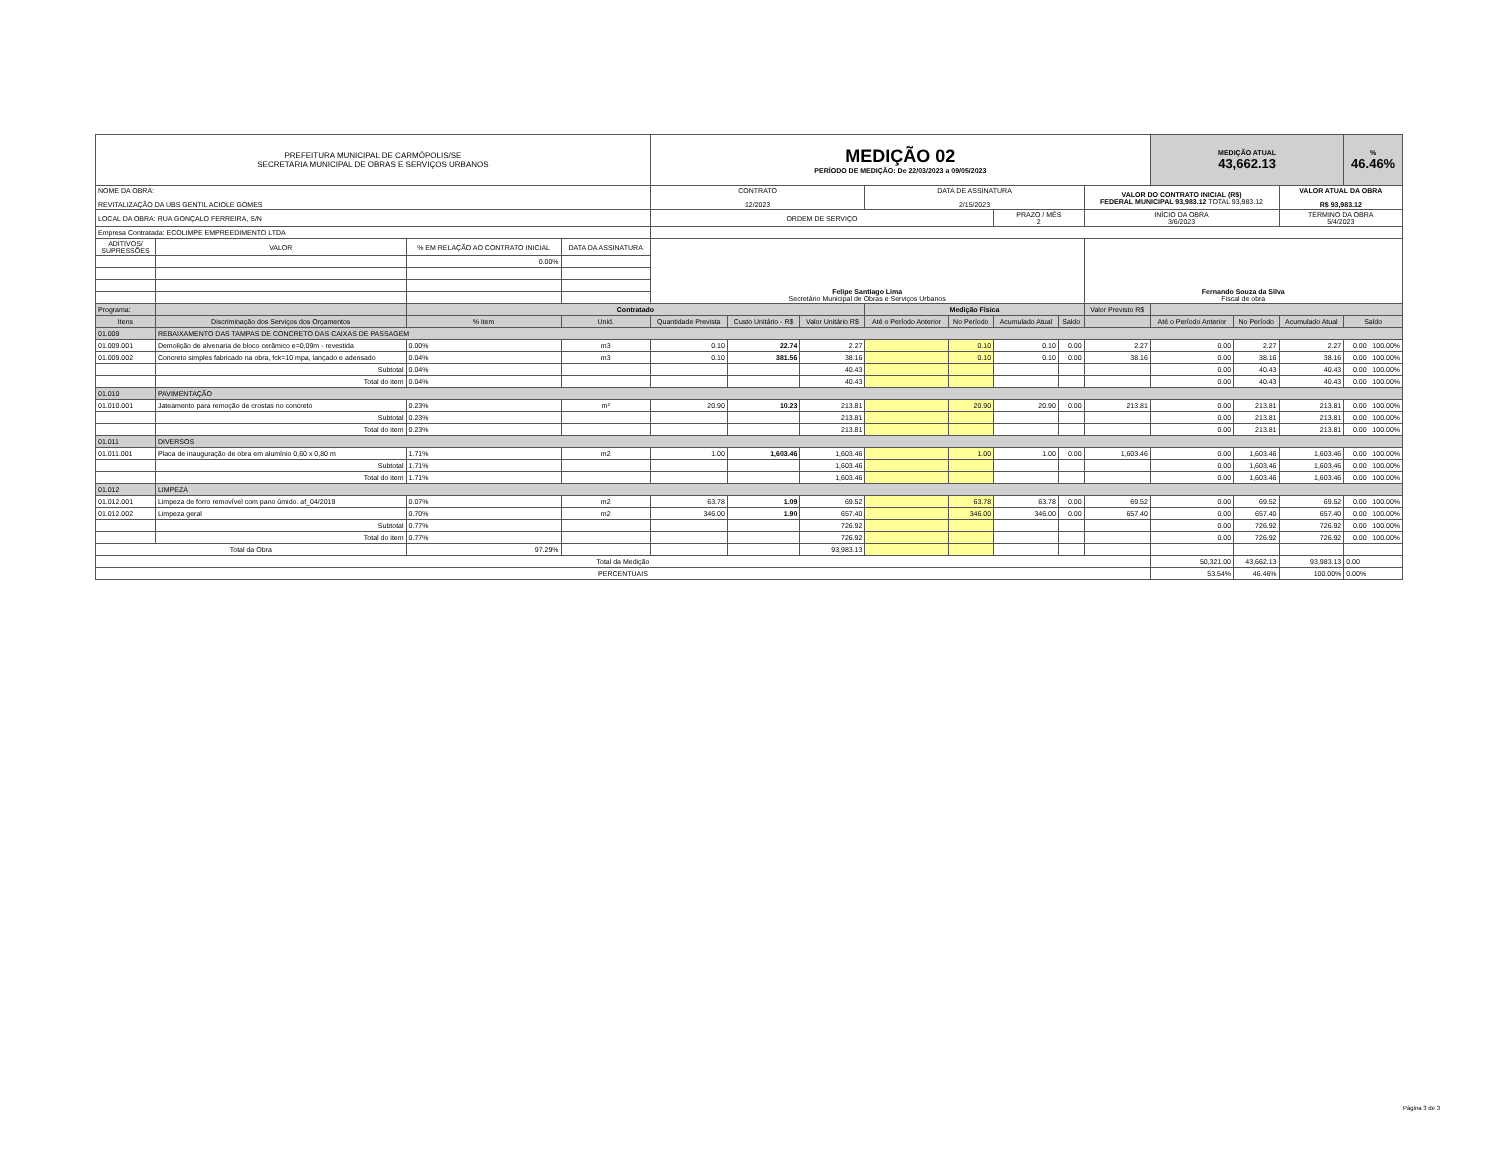| PREFEITURA MUNICIPAL DE CARMÓPOLIS/SE SECRETARIA MUNICIPAL DE OBRAS E SERVIÇOS URBANOS | | | | MEDIÇÃO 02 PERÍODO DE MEDIÇÃO: De 22/03/2023 a 09/05/2023 | | | | | | | | MEDIÇÃO ATUAL 43,662.13 | | | % 46.46% |
| NOME DA OBRA: REVITALIZAÇÃO DA UBS GENTIL ACIOLE GOMES | | | | CONTRATO 12/2023 | | | DATA DE ASSINATURA 2/15/2023 | | | | VALOR DO CONTRATO INICIAL (R$) FEDERAL MUNICIPAL 93,983.12 TOTAL 93,983.12 | | | VALOR ATUAL DA OBRA R$ 93,983.12 | |
| LOCAL DA OBRA: RUA GONÇALO FERREIRA, S/N | | | | ORDEM DE SERVIÇO | | | | | PRAZO / MÊS 2 | | INÍCIO DA OBRA 3/6/2023 | | | TÉRMINO DA OBRA 5/4/2023 | |
| Empresa Contratada: ECOLIMPE EMPREEDIMENTO LTDA | | | | | | | | | | | | | | | |
| ADITIVOS/ SUPRESSÕES | VALOR | % EM RELAÇÃO AO CONTRATO INICIAL | DATA DA ASSINATURA | Felipe Santiago Lima Secretário Municipal de Obras e Serviços Urbanos | | | | | | | Fernando Souza da Silva Fiscal de obra | | | | |
| | | 0.00% | | | | | | | | | | | | | |
| Programa: | | Contratado | | | | | Medição Física | | | | Valor Previsto R$ | | | | |
| Itens | Discriminação dos Serviços dos Orçamentos | % item | Unid. | Quantidade Prevista | Custo Unitário - R$ | Valor Unitário R$ | Até o Período Anterior | No Período | Acumulado Atual | Saldo | | Até o Período Anterior | No Período | Acumulado Atual | Saldo |
| 01.009 | REBAIXAMENTO DAS TAMPAS DE CONCRETO DAS CAIXAS DE PASSAGEM | | | | | | | | | | | | | | |
| 01.009.001 | Demolição de alvenaria de bloco cerâmico e=0,09m - revestida | 0.00% | m3 | 0.10 | 22.74 | 2.27 | | 0.10 | 0.10 | 0.00 | 2.27 | 0.00 | 2.27 | 2.27 | 0.00 100.00% |
| 01.009.002 | Concreto simples fabricado na obra, fck=10 mpa, lançado e adensado | 0.04% | m3 | 0.10 | 381.56 | 38.16 | | 0.10 | 0.10 | 0.00 | 38.16 | 0.00 | 38.16 | 38.16 | 0.00 100.00% |
| | Subtotal | 0.04% | | | | 40.43 | | | | | | 0.00 | 40.43 | 40.43 | 0.00 100.00% |
| | Total do item | 0.04% | | | | 40.43 | | | | | | 0.00 | 40.43 | 40.43 | 0.00 100.00% |
| 01.010 | PAVIMENTAÇÃO | | | | | | | | | | | | | | |
| 01.010.001 | Jateamento para remoção de crostas no concreto | 0.23% | m² | 20.90 | 10.23 | 213.81 | | 20.90 | 20.90 | 0.00 | 213.81 | 0.00 | 213.81 | 213.81 | 0.00 100.00% |
| | Subtotal | 0.23% | | | | 213.81 | | | | | | 0.00 | 213.81 | 213.81 | 0.00 100.00% |
| | Total do item | 0.23% | | | | 213.81 | | | | | | 0.00 | 213.81 | 213.81 | 0.00 100.00% |
| 01.011 | DIVERSOS | | | | | | | | | | | | | | |
| 01.011.001 | Placa de inauguração de obra em alumínio 0,60 x 0,80 m | 1.71% | m2 | 1.00 | 1,603.46 | 1,603.46 | | 1.00 | 1.00 | 0.00 | 1,603.46 | 0.00 | 1,603.46 | 1,603.46 | 0.00 100.00% |
| | Subtotal | 1.71% | | | | 1,603.46 | | | | | | 0.00 | 1,603.46 | 1,603.46 | 0.00 100.00% |
| | Total do item | 1.71% | | | | 1,603.46 | | | | | | 0.00 | 1,603.46 | 1,603.46 | 0.00 100.00% |
| 01.012 | LIMPEZA | | | | | | | | | | | | | | |
| 01.012.001 | Limpeza de forro removível com pano úmido. af_04/2019 | 0.07% | m2 | 63.78 | 1.09 | 69.52 | | 63.78 | 63.78 | 0.00 | 69.52 | 0.00 | 69.52 | 69.52 | 0.00 100.00% |
| 01.012.002 | Limpeza geral | 0.70% | m2 | 346.00 | 1.90 | 657.40 | | 346.00 | 346.00 | 0.00 | 657.40 | 0.00 | 657.40 | 657.40 | 0.00 100.00% |
| | Subtotal | 0.77% | | | | 726.92 | | | | | | 0.00 | 726.92 | 726.92 | 0.00 100.00% |
| | Total do item | 0.77% | | | | 726.92 | | | | | | 0.00 | 726.92 | 726.92 | 0.00 100.00% |
| Total da Obra | | 97.29% | | | | 93,983.13 | | | | | | | | | |
| Total da Medição | | | | | | | | | | | | 50,321.00 | 43,662.13 | 93,983.13 | 0.00 |
| PERCENTUAIS | | | | | | | | | | | | 53.54% | 46.46% | 100.00% | 0.00% |
Página 3 de 3